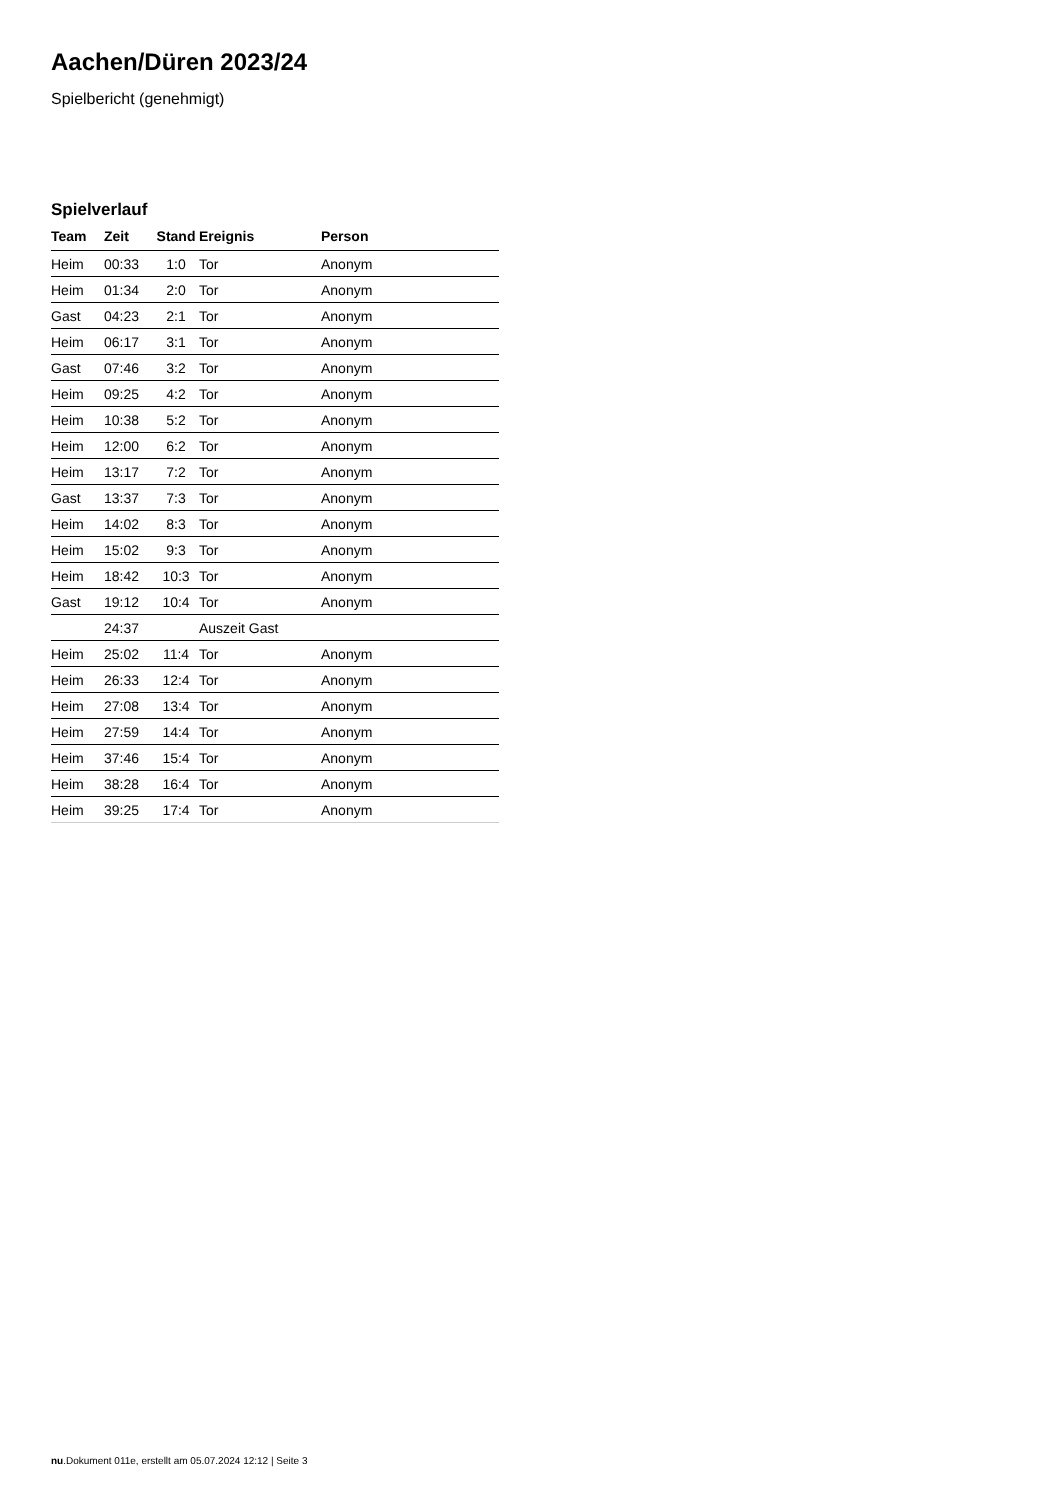Aachen/Düren 2023/24
Spielbericht (genehmigt)
Spielverlauf
| Team | Zeit | Stand | Ereignis | Person |
| --- | --- | --- | --- | --- |
| Heim | 00:33 | 1:0 | Tor | Anonym |
| Heim | 01:34 | 2:0 | Tor | Anonym |
| Gast | 04:23 | 2:1 | Tor | Anonym |
| Heim | 06:17 | 3:1 | Tor | Anonym |
| Gast | 07:46 | 3:2 | Tor | Anonym |
| Heim | 09:25 | 4:2 | Tor | Anonym |
| Heim | 10:38 | 5:2 | Tor | Anonym |
| Heim | 12:00 | 6:2 | Tor | Anonym |
| Heim | 13:17 | 7:2 | Tor | Anonym |
| Gast | 13:37 | 7:3 | Tor | Anonym |
| Heim | 14:02 | 8:3 | Tor | Anonym |
| Heim | 15:02 | 9:3 | Tor | Anonym |
| Heim | 18:42 | 10:3 | Tor | Anonym |
| Gast | 19:12 | 10:4 | Tor | Anonym |
| | 24:37 | | Auszeit Gast | |
| Heim | 25:02 | 11:4 | Tor | Anonym |
| Heim | 26:33 | 12:4 | Tor | Anonym |
| Heim | 27:08 | 13:4 | Tor | Anonym |
| Heim | 27:59 | 14:4 | Tor | Anonym |
| Heim | 37:46 | 15:4 | Tor | Anonym |
| Heim | 38:28 | 16:4 | Tor | Anonym |
| Heim | 39:25 | 17:4 | Tor | Anonym |
nu.Dokument 011e, erstellt am 05.07.2024 12:12 | Seite 3